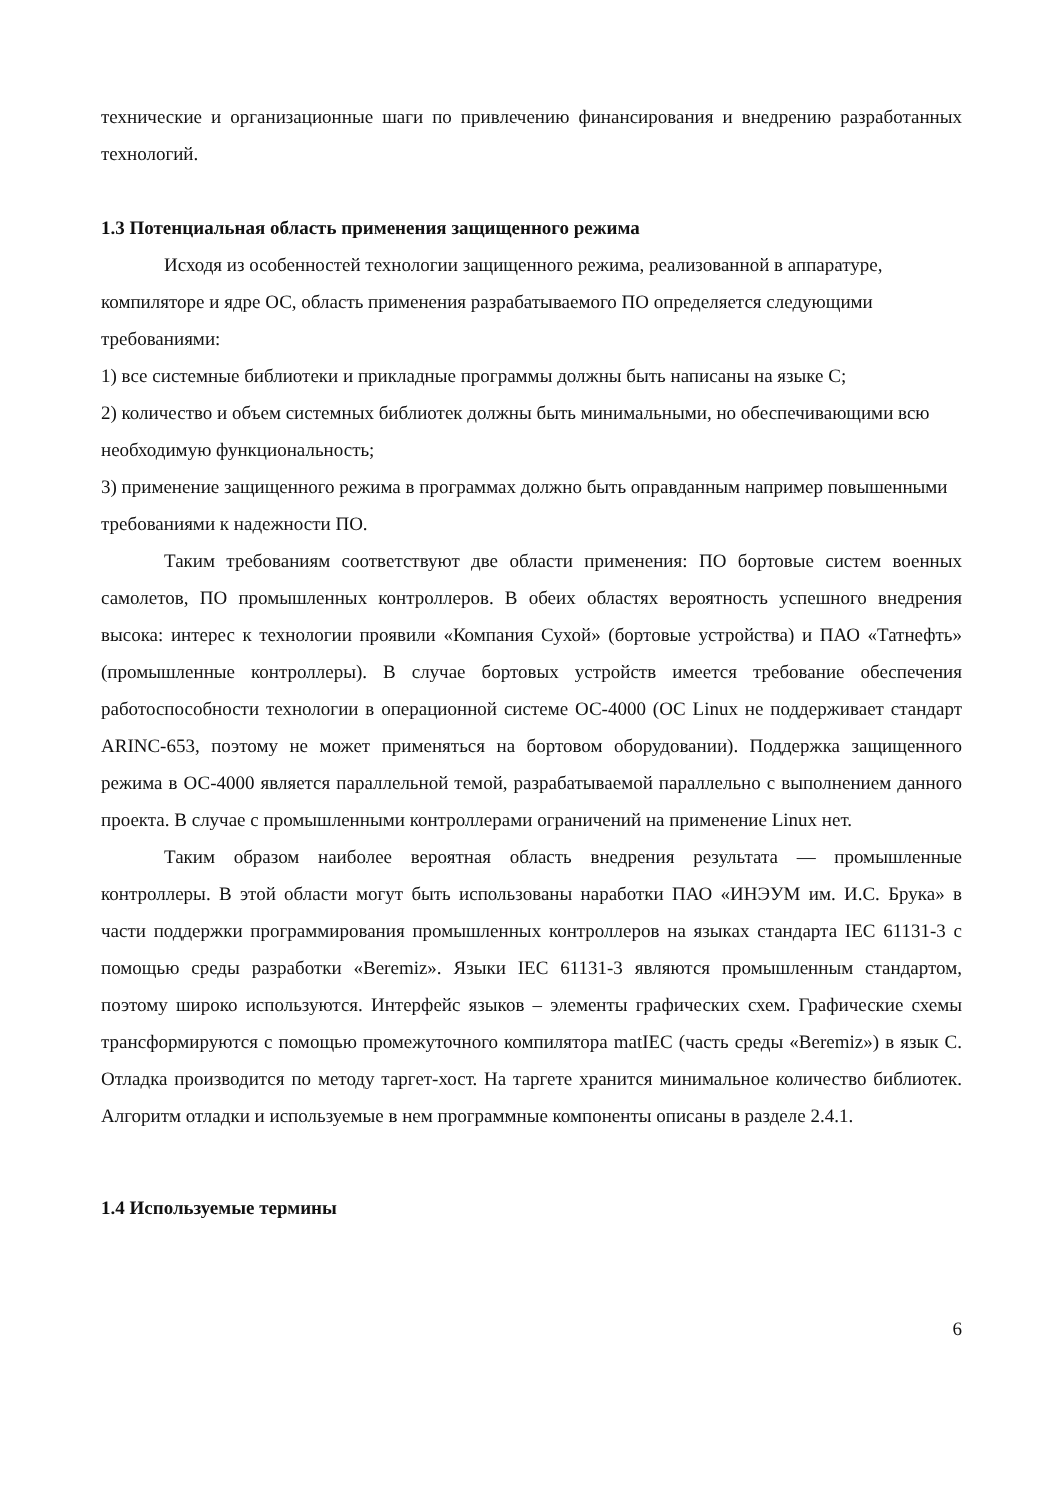технические и организационные шаги по привлечению финансирования и внедрению разработанных технологий.
1.3 Потенциальная область применения защищенного режима
Исходя из особенностей технологии защищенного режима, реализованной в аппаратуре, компиляторе и ядре ОС, область применения разрабатываемого ПО определяется следующими требованиями:
1) все системные библиотеки и прикладные программы должны быть написаны на языке С;
2) количество и объем системных библиотек должны быть минимальными, но обеспечивающими всю необходимую функциональность;
3) применение защищенного режима в программах должно быть оправданным например повышенными требованиями к надежности ПО.
Таким требованиям соответствуют две области применения: ПО бортовые систем военных самолетов, ПО промышленных контроллеров. В обеих областях вероятность успешного внедрения высока: интерес к технологии проявили «Компания Сухой» (бортовые устройства) и ПАО «Татнефть» (промышленные контроллеры). В случае бортовых устройств имеется требование обеспечения работоспособности технологии в операционной системе ОС-4000 (ОС Linux не поддерживает стандарт ARINC-653, поэтому не может применяться на бортовом оборудовании). Поддержка защищенного режима в ОС-4000 является параллельной темой, разрабатываемой параллельно с выполнением данного проекта. В случае с промышленными контроллерами ограничений на применение Linux нет.
Таким образом наиболее вероятная область внедрения результата — промышленные контроллеры. В этой области могут быть использованы наработки ПАО «ИНЭУМ им. И.С. Брука» в части поддержки программирования промышленных контроллеров на языках стандарта IEC 61131-3 с помощью среды разработки «Beremiz». Языки IEC 61131-3 являются промышленным стандартом, поэтому широко используются. Интерфейс языков – элементы графических схем. Графические схемы трансформируются с помощью промежуточного компилятора matIEC (часть среды «Beremiz») в язык С. Отладка производится по методу таргет-хост. На таргете хранится минимальное количество библиотек. Алгоритм отладки и используемые в нем программные компоненты описаны в разделе 2.4.1.
1.4 Используемые термины
6